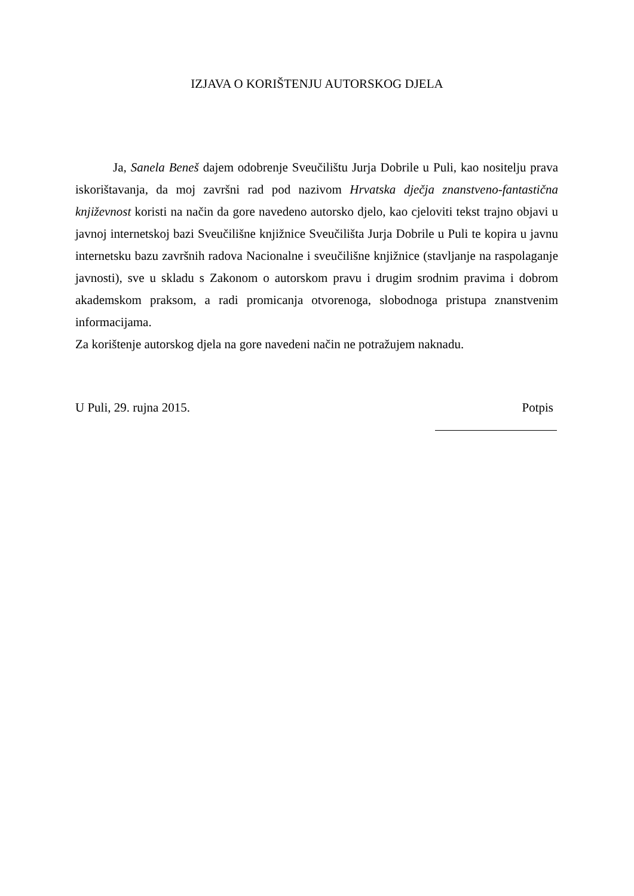IZJAVA O KORIŠTENJU AUTORSKOG DJELA
Ja, Sanela Beneš dajem odobrenje Sveučilištu Jurja Dobrile u Puli, kao nositelju prava iskorištavanja, da moj završni rad pod nazivom Hrvatska dječja znanstveno-fantastična književnost koristi na način da gore navedeno autorsko djelo, kao cjeloviti tekst trajno objavi u javnoj internetskoj bazi Sveučilišne knjižnice Sveučilišta Jurja Dobrile u Puli te kopira u javnu internetsku bazu završnih radova Nacionalne i sveučilišne knjižnice (stavljanje na raspolaganje javnosti), sve u skladu s Zakonom o autorskom pravu i drugim srodnim pravima i dobrom akademskom praksom, a radi promicanja otvorenoga, slobodnoga pristupa znanstvenim informacijama.
Za korištenje autorskog djela na gore navedeni način ne potražujem naknadu.
U Puli, 29. rujna 2015. Potpis